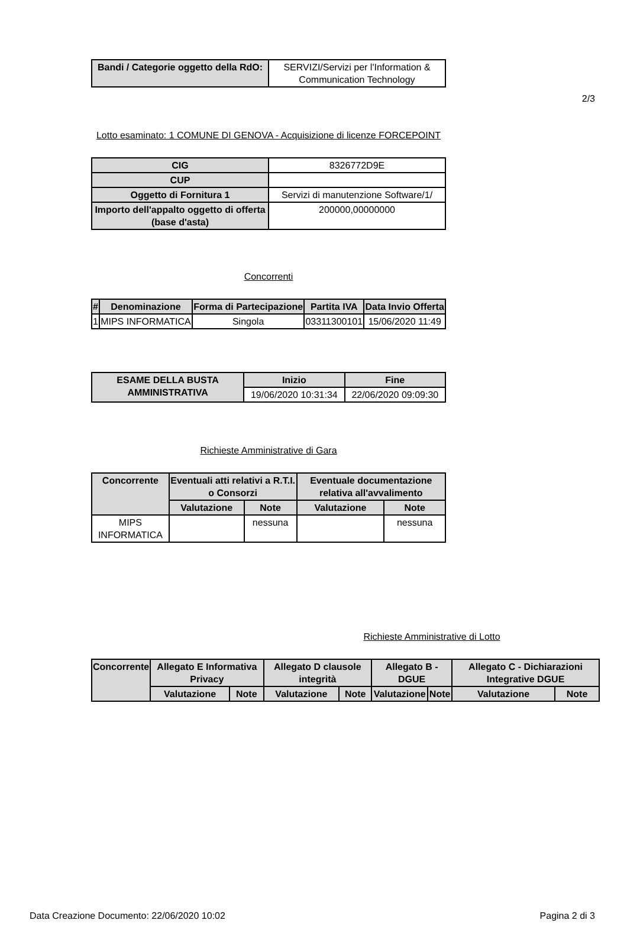2/3
| Bandi / Categorie oggetto della RdO: | SERVIZI/Servizi per l'Information & Communication Technology |
Lotto esaminato: 1 COMUNE DI GENOVA - Acquisizione di licenze FORCEPOINT
| CIG | 8326772D9E |
| CUP | |
| Oggetto di Fornitura 1 | Servizi di manutenzione Software/1/ |
| Importo dell'appalto oggetto di offerta (base d'asta) | 200000,00000000 |
Concorrenti
| # | Denominazione | Forma di Partecipazione | Partita IVA | Data Invio Offerta |
| --- | --- | --- | --- | --- |
| 1 | MIPS INFORMATICA | Singola | 03311300101 | 15/06/2020 11:49 |
| ESAME DELLA BUSTA AMMINISTRATIVA | Inizio | Fine |
| --- | --- | --- |
| | 19/06/2020 10:31:34 | 22/06/2020 09:09:30 |
Richieste Amministrative di Gara
| Concorrente | Eventuali atti relativi a R.T.I. o Consorzi | | Eventuale documentazione relativa all'avvalimento | |
| --- | --- | --- | --- | --- |
| | Valutazione | Note | Valutazione | Note |
| MIPS INFORMATICA | | nessuna | | nessuna |
Richieste Amministrative di Lotto
| Concorrente | Allegato E Informativa Privacy | | Allegato D clausole integrità | | Allegato B -DGUE | | Allegato C - Dichiarazioni Integrative DGUE | |
| --- | --- | --- | --- | --- | --- | --- | --- | --- |
| | Valutazione | Note | Valutazione | Note | Valutazione | Note | Valutazione | Note |
Data Creazione Documento: 22/06/2020 10:02 Pagina 2 di 3